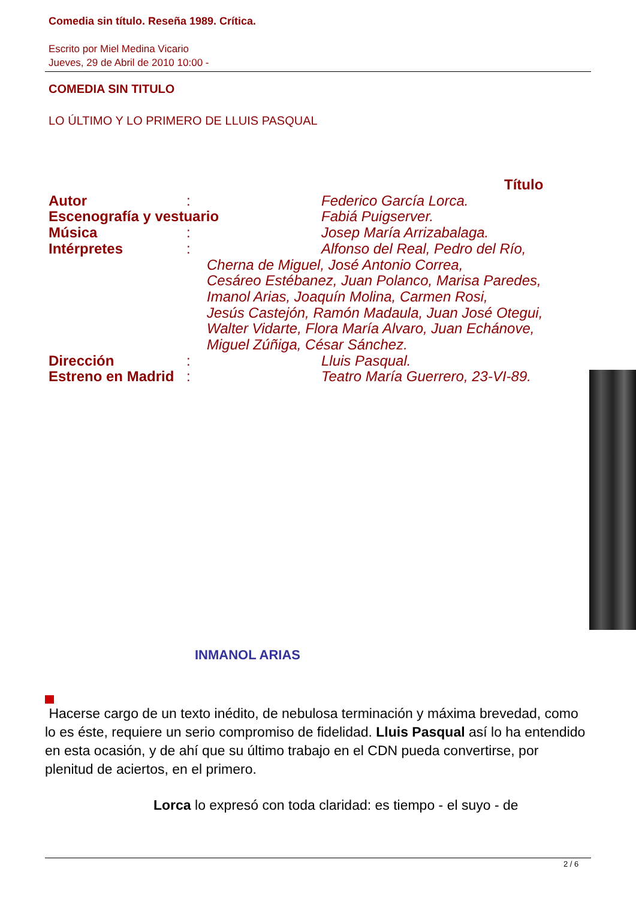Comedia sin título. Reseña 1989. Crítica.
Escrito por Miel Medina Vicario
Jueves, 29 de Abril de 2010 10:00 -
COMEDIA SIN TITULO
LO ÚLTIMO Y LO PRIMERO DE LLUIS PASQUAL
Título
Autor: Federico García Lorca.
Escenografía y vestuario Fabiá Puigserver.
Música: Josep María Arrizabalaga.
Intérpretes: Alfonso del Real, Pedro del Río,
Cherna de Miguel, José Antonio Correa,
Cesáreo Estébanez, Juan Polanco, Marisa Paredes,
Imanol Arias, Joaquín Molina, Carmen Rosi,
Jesús Castejón, Ramón Madaula, Juan José Otegui,
Walter Vidarte, Flora María Alvaro, Juan Echánove,
Miguel Zúñiga, César Sánchez.
Dirección: Lluis Pasqual.
Estreno en Madrid: Teatro María Guerrero, 23-VI-89.
INMANOL ARIAS
Hacerse cargo de un texto inédito, de nebulosa terminación y máxima brevedad, como lo es éste, requiere un serio compromiso de fidelidad. Lluis Pasqual así lo ha entendido en esta ocasión, y de ahí que su último trabajo en el CDN pueda convertirse, por plenitud de aciertos, en el primero.
Lorca lo expresó con toda claridad: es tiempo - el suyo - de
2 / 6